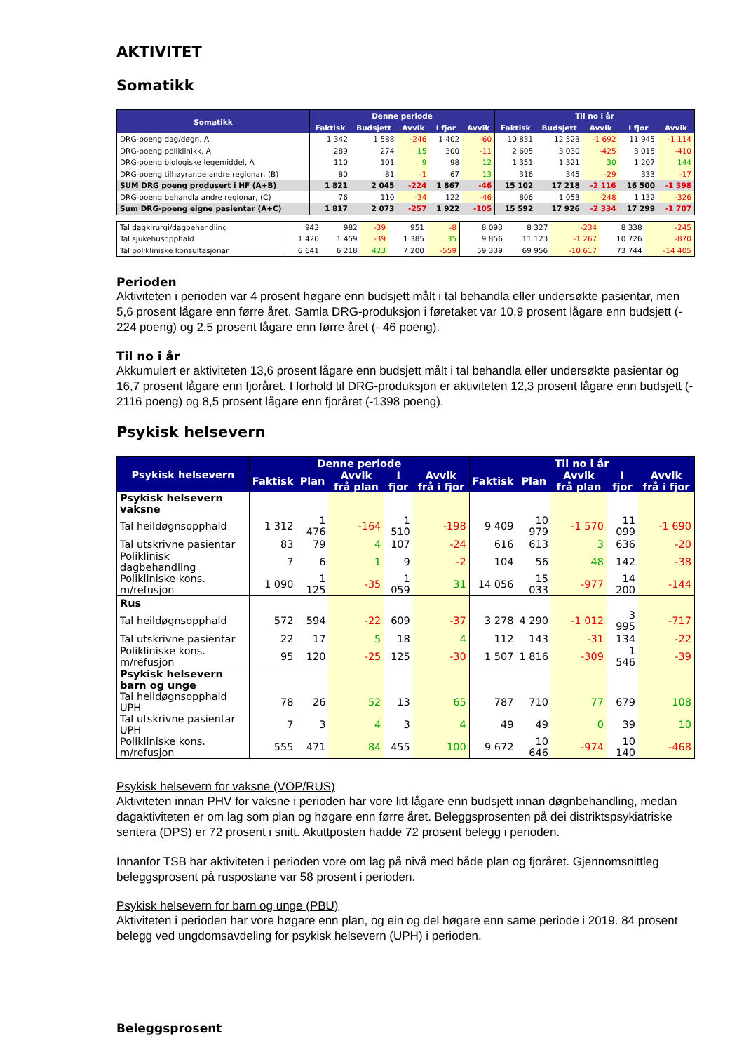AKTIVITET
Somatikk
| Somatikk | Denne periode | | | | | Til no i år | | | | |
| --- | --- | --- | --- | --- | --- | --- | --- | --- | --- | --- |
| | Faktisk | Budsjett | Avvik | I fjor | Avvik | Faktisk | Budsjett | Avvik | I fjor | Avvik |
| DRG-poeng dag/døgn, A | 1 342 | 1 588 | -246 | 1 402 | -60 | 10 831 | 12 523 | -1 692 | 11 945 | -1 114 |
| DRG-poeng poliklinikk, A | 289 | 274 | 15 | 300 | -11 | 2 605 | 3 030 | -425 | 3 015 | -410 |
| DRG-poeng biologiske legemiddel, A | 110 | 101 | 9 | 98 | 12 | 1 351 | 1 321 | 30 | 1 207 | 144 |
| DRG-poeng tilhøyrande andre regionar, (B) | 80 | 81 | -1 | 67 | 13 | 316 | 345 | -29 | 333 | -17 |
| SUM DRG poeng produsert i HF (A+B) | 1 821 | 2 045 | -224 | 1 867 | -46 | 15 102 | 17 218 | -2 116 | 16 500 | -1 398 |
| DRG-poeng behandla andre regionar, (C) | 76 | 110 | -34 | 122 | -46 | 806 | 1 053 | -248 | 1 132 | -326 |
| Sum DRG-poeng eigne pasientar (A+C) | 1 817 | 2 073 | -257 | 1 922 | -105 | 15 592 | 17 926 | -2 334 | 17 299 | -1 707 |
| Tal dagkirurgi/dagbehandling | 943 | 982 | -39 | 951 | -8 | 8 093 | 8 327 | -234 | 8 338 | -245 |
| Tal sjukehusopphald | 1 420 | 1 459 | -39 | 1 385 | 35 | 9 856 | 11 123 | -1 267 | 10 726 | -870 |
| Tal polikliniske konsultasjonar | 6 641 | 6 218 | 423 | 7 200 | -559 | 59 339 | 69 956 | -10 617 | 73 744 | -14 405 |
Perioden
Aktiviteten i perioden var 4 prosent høgare enn budsjett målt i tal behandla eller undersøkte pasientar, men 5,6 prosent lågare enn førre året. Samla DRG-produksjon i føretaket var 10,9 prosent lågare enn budsjett (- 224 poeng) og 2,5 prosent lågare enn førre året (- 46 poeng).
Til no i år
Akkumulert er aktiviteten 13,6 prosent lågare enn budsjett målt i tal behandla eller undersøkte pasientar og 16,7 prosent lågare enn fjoråret. I forhold til DRG-produksjon er aktiviteten 12,3 prosent lågare enn budsjett (- 2116 poeng) og 8,5 prosent lågare enn fjoråret (-1398 poeng).
Psykisk helsevern
| Psykisk helsevern | Denne periode | | | | | Til no i år | | | | |
| --- | --- | --- | --- | --- | --- | --- | --- | --- | --- | --- |
| | Faktisk | Plan | Avvik frå plan | I fjor | Avvik frå i fjor | Faktisk | Plan | Avvik frå plan | I fjor | Avvik frå i fjor |
| Psykisk helsevern vaksne | | | | | | | | | | |
| Tal heildøgnsopphald | 1 312 | 1 476 | -164 | 1 510 | -198 | 9 409 | 10 979 | -1 570 | 11 099 | -1 690 |
| Tal utskrivne pasientar | 83 | 79 | 4 | 107 | -24 | 616 | 613 | 3 | 636 | -20 |
| Poliklinisk dagbehandling | 7 | 6 | 1 | 9 | -2 | 104 | 56 | 48 | 142 | -38 |
| Polikliniske kons. m/refusjon | 1 090 | 1 125 | -35 | 1 059 | 31 | 14 056 | 15 033 | -977 | 14 200 | -144 |
| Rus | | | | | | | | | | |
| Tal heildøgnsopphald | 572 | 594 | -22 | 609 | -37 | 3 278 | 4 290 | -1 012 | 3 995 | -717 |
| Tal utskrivne pasientar | 22 | 17 | 5 | 18 | 4 | 112 | 143 | -31 | 134 | -22 |
| Polikliniske kons. m/refusjon | 95 | 120 | -25 | 125 | -30 | 1 507 | 1 816 | -309 | 1 546 | -39 |
| Psykisk helsevern barn og unge | | | | | | | | | | |
| Tal heildøgnsopphald UPH | 78 | 26 | 52 | 13 | 65 | 787 | 710 | 77 | 679 | 108 |
| Tal utskrivne pasientar UPH | 7 | 3 | 4 | 3 | 4 | 49 | 49 | 0 | 39 | 10 |
| Polikliniske kons. m/refusjon | 555 | 471 | 84 | 455 | 100 | 9 672 | 10 646 | -974 | 10 140 | -468 |
Psykisk helsevern for vaksne (VOP/RUS)
Aktiviteten innan PHV for vaksne i perioden har vore litt lågare enn budsjett innan døgnbehandling, medan dagaktiviteten er om lag som plan og høgare enn førre året. Beleggsprosenten på dei distriktspsykiatriske sentera (DPS) er 72 prosent i snitt. Akuttposten hadde 72 prosent belegg i perioden.
Innanfor TSB har aktiviteten i perioden vore om lag på nivå med både plan og fjoråret. Gjennomsnittleg beleggsprosent på ruspostane var 58 prosent i perioden.
Psykisk helsevern for barn og unge (PBU)
Aktiviteten i perioden har vore høgare enn plan, og ein og del høgare enn same periode i 2019. 84 prosent belegg ved ungdomsavdeling for psykisk helsevern (UPH) i perioden.
Beleggsprosent